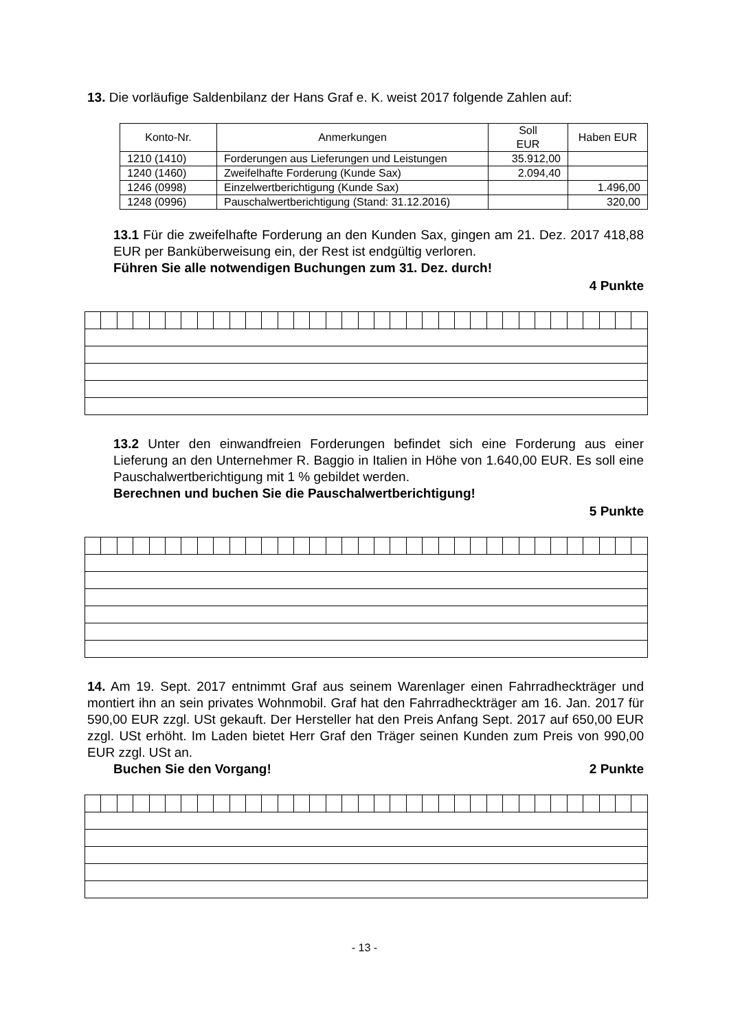13. Die vorläufige Saldenbilanz der Hans Graf e. K. weist 2017 folgende Zahlen auf:
| Konto-Nr. | Anmerkungen | Soll EUR | Haben EUR |
| --- | --- | --- | --- |
| 1210 (1410) | Forderungen aus Lieferungen und Leistungen | 35.912,00 | |
| 1240 (1460) | Zweifelhafte Forderung (Kunde Sax) | 2.094,40 | |
| 1246 (0998) | Einzelwertberichtigung (Kunde Sax) | | 1.496,00 |
| 1248 (0996) | Pauschalwertberichtigung (Stand: 31.12.2016) | | 320,00 |
13.1 Für die zweifelhafte Forderung an den Kunden Sax, gingen am 21. Dez. 2017 418,88 EUR per Banküberweisung ein, der Rest ist endgültig verloren.
Führen Sie alle notwendigen Buchungen zum 31. Dez. durch!
4 Punkte
13.2 Unter den einwandfreien Forderungen befindet sich eine Forderung aus einer Lieferung an den Unternehmer R. Baggio in Italien in Höhe von 1.640,00 EUR. Es soll eine Pauschalwertberichtigung mit 1 % gebildet werden.
Berechnen und buchen Sie die Pauschalwertberichtigung!
5 Punkte
14. Am 19. Sept. 2017 entnimmt Graf aus seinem Warenlager einen Fahrradheckträger und montiert ihn an sein privates Wohnmobil. Graf hat den Fahrradheckträger am 16. Jan. 2017 für 590,00 EUR zzgl. USt gekauft. Der Hersteller hat den Preis Anfang Sept. 2017 auf 650,00 EUR zzgl. USt erhöht. Im Laden bietet Herr Graf den Träger seinen Kunden zum Preis von 990,00 EUR zzgl. USt an.
Buchen Sie den Vorgang! 2 Punkte
- 13 -